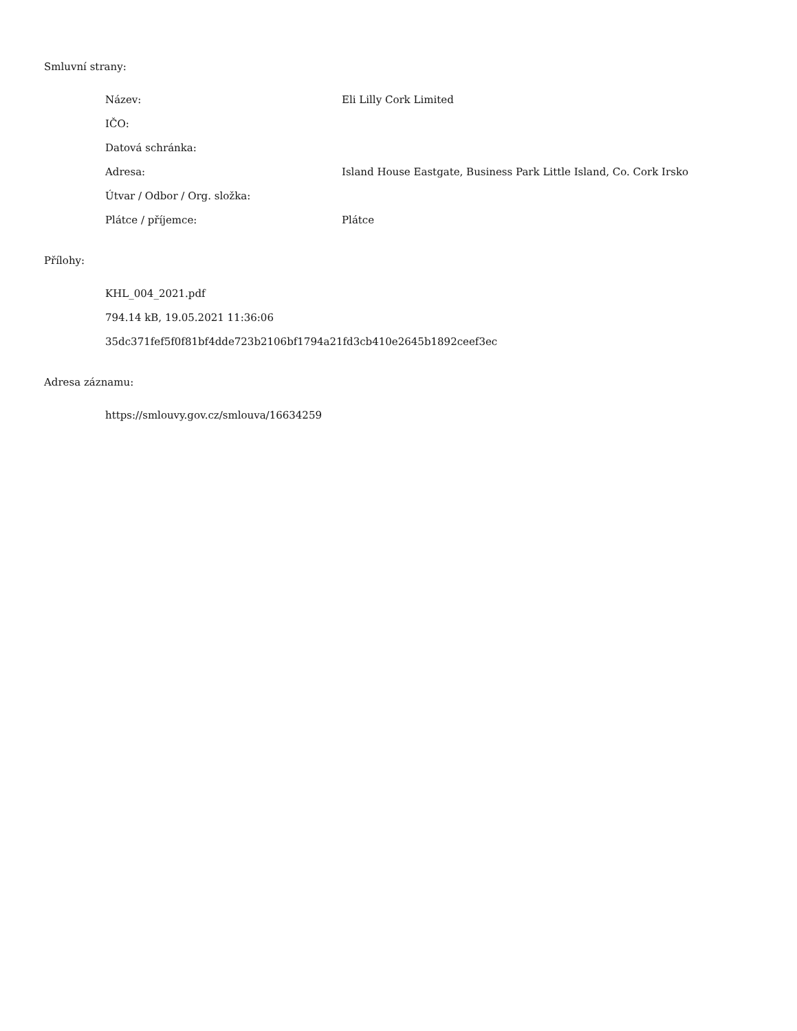Smluvní strany:
| Název: | Eli Lilly Cork Limited |
| IČO: | |
| Datová schránka: | |
| Adresa: | Island House Eastgate, Business Park Little Island, Co. Cork Irsko |
| Útvar / Odbor / Org. složka: | |
| Plátce / příjemce: | Plátce |
Přílohy:
KHL_004_2021.pdf
794.14 kB, 19.05.2021 11:36:06
35dc371fef5f0f81bf4dde723b2106bf1794a21fd3cb410e2645b1892ceef3ec
Adresa záznamu:
https://smlouvy.gov.cz/smlouva/16634259